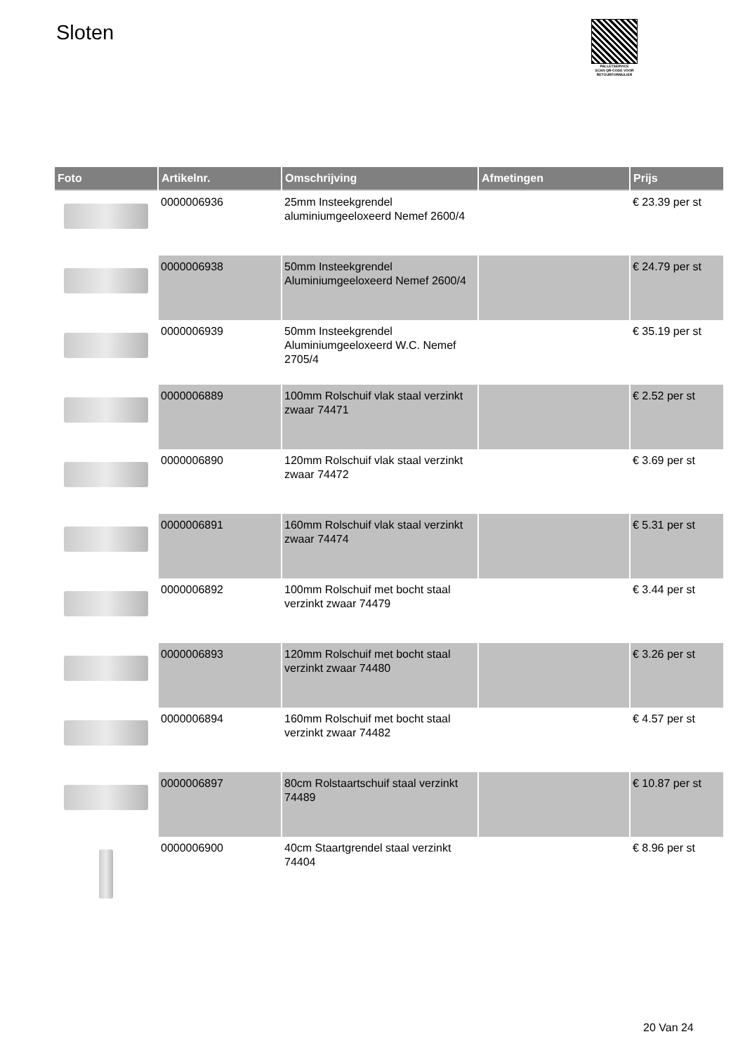Sloten
PALLETSERVICE
SCAN QR-CODE VOOR RETOURFORMULIER
| Foto | Artikelnr. | Omschrijving | Afmetingen | Prijs |
| --- | --- | --- | --- | --- |
| | 0000006936 | 25mm Insteekgrendel aluminiumgeeloxeerd Nemef 2600/4 | | € 23.39 per st |
| | 0000006938 | 50mm Insteekgrendel Aluminiumgeeloxeerd Nemef 2600/4 | | € 24.79 per st |
| | 0000006939 | 50mm Insteekgrendel Aluminiumgeeloxeerd W.C. Nemef 2705/4 | | € 35.19 per st |
| | 0000006889 | 100mm Rolschuif vlak staal verzinkt zwaar 74471 | | € 2.52 per st |
| | 0000006890 | 120mm Rolschuif vlak staal verzinkt zwaar 74472 | | € 3.69 per st |
| | 0000006891 | 160mm Rolschuif vlak staal verzinkt zwaar 74474 | | € 5.31 per st |
| | 0000006892 | 100mm Rolschuif met bocht staal verzinkt zwaar 74479 | | € 3.44 per st |
| | 0000006893 | 120mm Rolschuif met bocht staal verzinkt zwaar 74480 | | € 3.26 per st |
| | 0000006894 | 160mm Rolschuif met bocht staal verzinkt zwaar 74482 | | € 4.57 per st |
| | 0000006897 | 80cm Rolstaartschuif staal verzinkt 74489 | | € 10.87 per st |
| | 0000006900 | 40cm Staartgrendel staal verzinkt 74404 | | € 8.96 per st |
20 Van 24